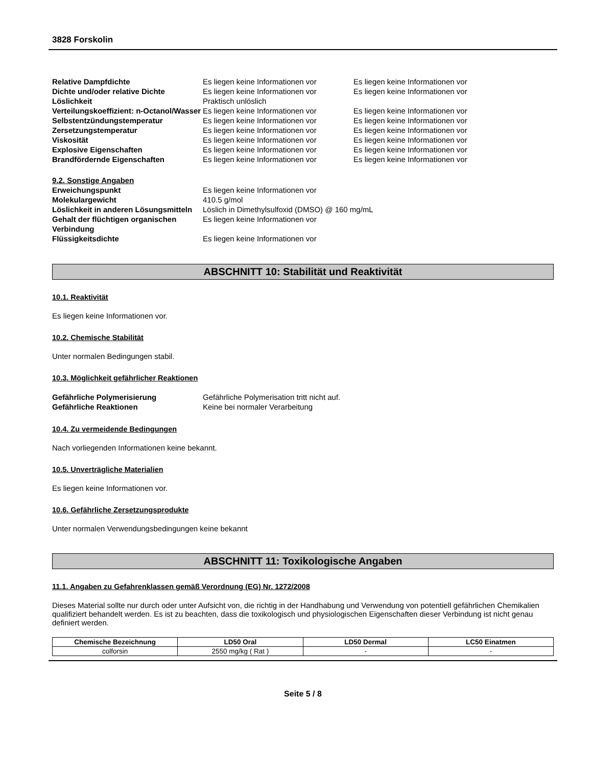3828 Forskolin
| Relative Dampfdichte | Es liegen keine Informationen vor | Es liegen keine Informationen vor |
| Dichte und/oder relative Dichte | Es liegen keine Informationen vor | Es liegen keine Informationen vor |
| Löslichkeit | Praktisch unlöslich | |
| Verteilungskoeffizient: n-Octanol/Wasser | Es liegen keine Informationen vor | Es liegen keine Informationen vor |
| Selbstentzündungstemperatur | Es liegen keine Informationen vor | Es liegen keine Informationen vor |
| Zersetzungstemperatur | Es liegen keine Informationen vor | Es liegen keine Informationen vor |
| Viskosität | Es liegen keine Informationen vor | Es liegen keine Informationen vor |
| Explosive Eigenschaften | Es liegen keine Informationen vor | Es liegen keine Informationen vor |
| Brandfördernde Eigenschaften | Es liegen keine Informationen vor | Es liegen keine Informationen vor |
| 9.2. Sonstige Angaben | | |
| Erweichungspunkt | Es liegen keine Informationen vor | |
| Molekulargewicht | 410.5 g/mol | |
| Löslichkeit in anderen Lösungsmitteln | Löslich in Dimethylsulfoxid (DMSO) @ 160 mg/mL | |
| Gehalt der flüchtigen organischen Verbindung | Es liegen keine Informationen vor | |
| Flüssigkeitsdichte | Es liegen keine Informationen vor | |
ABSCHNITT 10: Stabilität und Reaktivität
10.1. Reaktivität
Es liegen keine Informationen vor.
10.2. Chemische Stabilität
Unter normalen Bedingungen stabil.
10.3. Möglichkeit gefährlicher Reaktionen
| Gefährliche Polymerisierung | Gefährliche Polymerisation tritt nicht auf. |
| Gefährliche Reaktionen | Keine bei normaler Verarbeitung |
10.4. Zu vermeidende Bedingungen
Nach vorliegenden Informationen keine bekannt.
10.5. Unverträgliche Materialien
Es liegen keine Informationen vor.
10.6. Gefährliche Zersetzungsprodukte
Unter normalen Verwendungsbedingungen keine bekannt
ABSCHNITT 11: Toxikologische Angaben
11.1. Angaben zu Gefahrenklassen gemäß Verordnung (EG) Nr. 1272/2008
Dieses Material sollte nur durch oder unter Aufsicht von, die richtig in der Handhabung und Verwendung von potentiell gefährlichen Chemikalien qualifiziert behandelt werden. Es ist zu beachten, dass die toxikologisch und physiologischen Eigenschaften dieser Verbindung ist nicht genau definiert werden.
| Chemische Bezeichnung | LD50 Oral | LD50 Dermal | LC50 Einatmen |
| --- | --- | --- | --- |
| colforsin | 2550 mg/kg ( Rat ) | - | - |
Seite 5 / 8